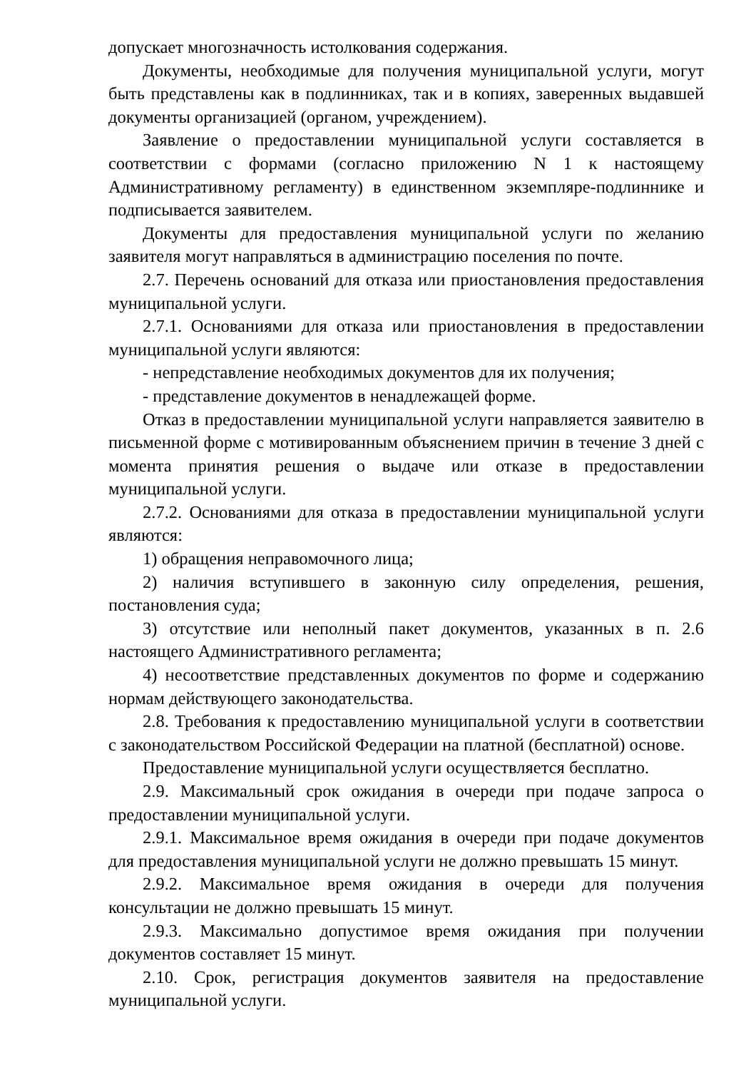допускает многозначность истолкования содержания.
Документы, необходимые для получения муниципальной услуги, могут быть представлены как в подлинниках, так и в копиях, заверенных выдавшей документы организацией (органом, учреждением).
Заявление о предоставлении муниципальной услуги составляется в соответствии с формами (согласно приложению N 1 к настоящему Административному регламенту) в единственном экземпляре-подлиннике и подписывается заявителем.
Документы для предоставления муниципальной услуги по желанию заявителя могут направляться в администрацию поселения по почте.
2.7. Перечень оснований для отказа или приостановления предоставления муниципальной услуги.
2.7.1. Основаниями для отказа или приостановления в предоставлении муниципальной услуги являются:
- непредставление необходимых документов для их получения;
- представление документов в ненадлежащей форме.
Отказ в предоставлении муниципальной услуги направляется заявителю в письменной форме с мотивированным объяснением причин в течение 3 дней с момента принятия решения о выдаче или отказе в предоставлении муниципальной услуги.
2.7.2. Основаниями для отказа в предоставлении муниципальной услуги являются:
1) обращения неправомочного лица;
2) наличия вступившего в законную силу определения, решения, постановления суда;
3) отсутствие или неполный пакет документов, указанных в п. 2.6 настоящего Административного регламента;
4) несоответствие представленных документов по форме и содержанию нормам действующего законодательства.
2.8. Требования к предоставлению муниципальной услуги в соответствии с законодательством Российской Федерации на платной (бесплатной) основе.
Предоставление муниципальной услуги осуществляется бесплатно.
2.9. Максимальный срок ожидания в очереди при подаче запроса о предоставлении муниципальной услуги.
2.9.1. Максимальное время ожидания в очереди при подаче документов для предоставления муниципальной услуги не должно превышать 15 минут.
2.9.2. Максимальное время ожидания в очереди для получения консультации не должно превышать 15 минут.
2.9.3. Максимально допустимое время ожидания при получении документов составляет 15 минут.
2.10. Срок, регистрация документов заявителя на предоставление муниципальной услуги.